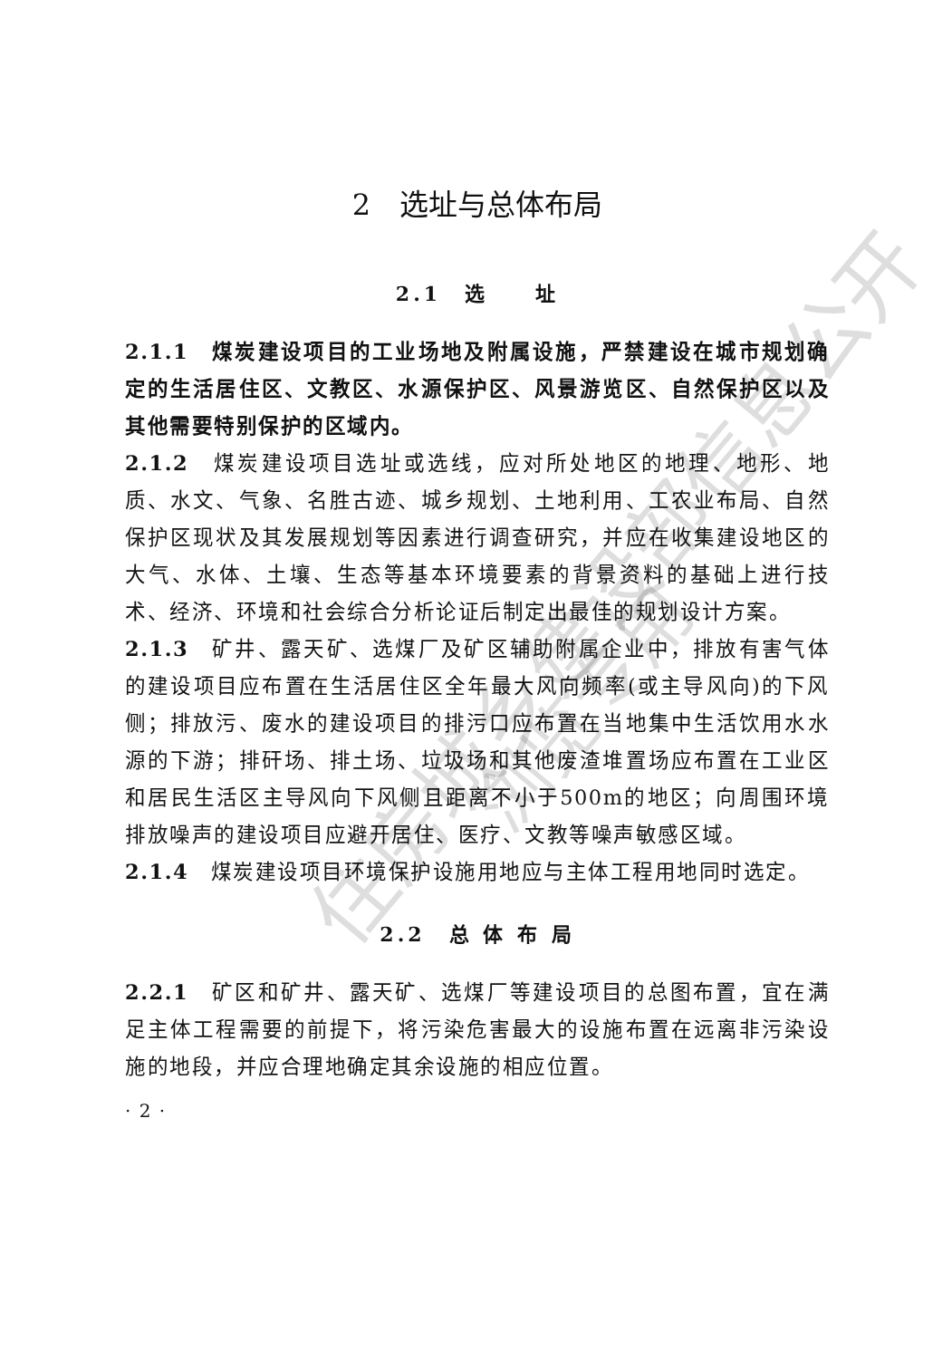2　选址与总体布局
2.1　选　　址
2.1.1　煤炭建设项目的工业场地及附属设施，严禁建设在城市规划确定的生活居住区、文教区、水源保护区、风景游览区、自然保护区以及其他需要特别保护的区域内。
2.1.2　煤炭建设项目选址或选线，应对所处地区的地理、地形、地质、水文、气象、名胜古迹、城乡规划、土地利用、工农业布局、自然保护区现状及其发展规划等因素进行调查研究，并应在收集建设地区的大气、水体、土壤、生态等基本环境要素的背景资料的基础上进行技术、经济、环境和社会综合分析论证后制定出最佳的规划设计方案。
2.1.3　矿井、露天矿、选煤厂及矿区辅助附属企业中，排放有害气体的建设项目应布置在生活居住区全年最大风向频率(或主导风向)的下风侧；排放污、废水的建设项目的排污口应布置在当地集中生活饮用水水源的下游；排矸场、排土场、垃圾场和其他废渣堆置场应布置在工业区和居民生活区主导风向下风侧且距离不小于500m的地区；向周围环境排放噪声的建设项目应避开居住、医疗、文教等噪声敏感区域。
2.1.4　煤炭建设项目环境保护设施用地应与主体工程用地同时选定。
2.2　总 体 布 局
2.2.1　矿区和矿井、露天矿、选煤厂等建设项目的总图布置，宜在满足主体工程需要的前提下，将污染危害最大的设施布置在远离非污染设施的地段，并应合理地确定其余设施的相应位置。
· 2 ·
住房城乡建设部信息公开
浏览专用